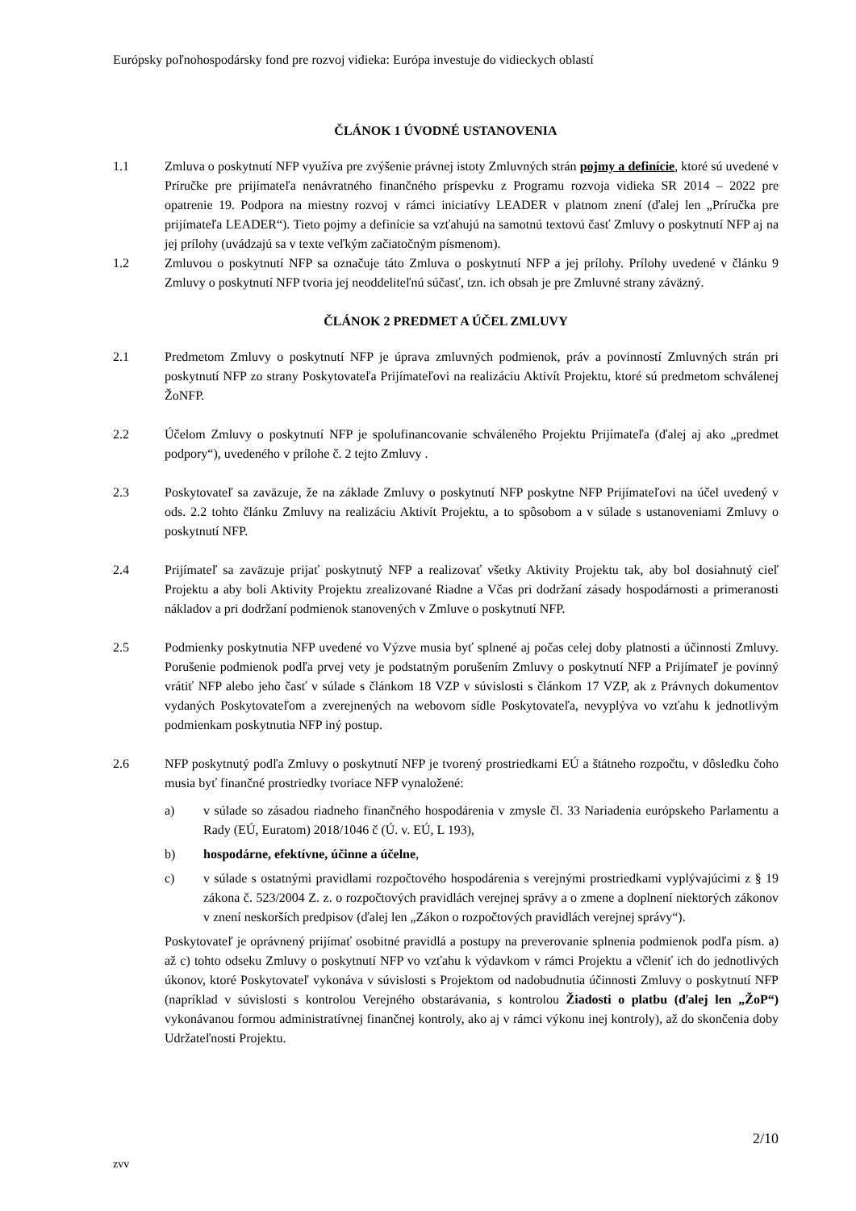Európsky poľnohospodársky fond pre rozvoj vidieka: Európa investuje do vidieckych oblastí
ČLÁNOK 1 ÚVODNÉ USTANOVENIA
1.1 Zmluva o poskytnutí NFP využíva pre zvýšenie právnej istoty Zmluvných strán pojmy a definície, ktoré sú uvedené v Príručke pre prijímateľa nenávratného finančného príspevku z Programu rozvoja vidieka SR 2014 – 2022 pre opatrenie 19. Podpora na miestny rozvoj v rámci iniciatívy LEADER v platnom znení (ďalej len „Príručka pre prijímateľa LEADER“). Tieto pojmy a definície sa vzťahujú na samotnú textovú časť Zmluvy o poskytnutí NFP aj na jej prílohy (uvádzajú sa v texte veľkým začiatočným písmenom).
1.2 Zmluvou o poskytnutí NFP sa označuje táto Zmluva o poskytnutí NFP a jej prílohy. Prílohy uvedené v článku 9 Zmluvy o poskytnutí NFP tvoria jej neoddeliteľnú súčasť, tzn. ich obsah je pre Zmluvné strany záväzný.
ČLÁNOK 2 PREDMET A ÚČEL ZMLUVY
2.1 Predmetom Zmluvy o poskytnutí NFP je úprava zmluvných podmienok, práv a povinností Zmluvných strán pri poskytnutí NFP zo strany Poskytovateľa Prijímateľovi na realizáciu Aktivít Projektu, ktoré sú predmetom schválenej ŽoNFP.
2.2 Účelom Zmluvy o poskytnutí NFP je spolufinancovanie schváleného Projektu Prijímateľa (ďalej aj ako „predmet podpory“), uvedeného v prílohe č. 2 tejto Zmluvy .
2.3 Poskytovateľ sa zaväzuje, že na základe Zmluvy o poskytnutí NFP poskytne NFP Prijímateľovi na účel uvedený v ods. 2.2 tohto článku Zmluvy na realizáciu Aktivít Projektu, a to spôsobom a v súlade s ustanoveniami Zmluvy o poskytnutí NFP.
2.4 Prijímateľ sa zaväzuje prijať poskytnutý NFP a realizovať všetky Aktivity Projektu tak, aby bol dosiahnutý cieľ Projektu a aby boli Aktivity Projektu zrealizované Riadne a Včas pri dodržaní zásady hospodárnosti a primeranosti nákladov a pri dodržaní podmienok stanovených v Zmluve o poskytnutí NFP.
2.5 Podmienky poskytnutia NFP uvedené vo Výzve musia byť splnené aj počas celej doby platnosti a účinnosti Zmluvy. Porušenie podmienok podľa prvej vety je podstatným porušením Zmluvy o poskytnutí NFP a Prijímateľ je povinný vrátiť NFP alebo jeho časť v súlade s článkom 18 VZP v súvislosti s článkom 17 VZP, ak z Právnych dokumentov vydaných Poskytovateľom a zverejnených na webovom sídle Poskytovateľa, nevyplýva vo vzťahu k jednotlivým podmienkam poskytnutia NFP iný postup.
2.6 NFP poskytnutý podľa Zmluvy o poskytnutí NFP je tvorený prostriedkami EÚ a štátneho rozpočtu, v dôsledku čoho musia byť finančné prostriedky tvoriace NFP vynaložené:
a) v súlade so zásadou riadneho finančného hospodárenia v zmysle čl. 33 Nariadenia európskeho Parlamentu a Rady (EÚ, Euratom) 2018/1046 č (Ú. v. EÚ, L 193),
b) hospodárne, efektívne, účinne a účelne,
c) v súlade s ostatnými pravidlami rozpočtového hospodárenia s verejnými prostriedkami vyplývajúcimi z § 19 zákona č. 523/2004 Z. z. o rozpočtových pravidlách verejnej správy a o zmene a doplnení niektorých zákonov v znení neskorších predpisov (ďalej len „Zákon o rozpočtových pravidlách verejnej správy“).
Poskytovateľ je oprávnený prijímať osobitné pravidlá a postupy na preverovanie splnenia podmienok podľa písm. a) až c) tohto odseku Zmluvy o poskytnutí NFP vo vzťahu k výdavkom v rámci Projektu a včleniť ich do jednotlivých úkonov, ktoré Poskytovateľ vykonáva v súvislosti s Projektom od nadobudnutia účinnosti Zmluvy o poskytnutí NFP (napríklad v súvislosti s kontrolou Verejného obstarávania, s kontrolou Žiadosti o platbu (ďalej len „ŽoP“) vykonávanou formou administratívnej finančnej kontroly, ako aj v rámci výkonu inej kontroly), až do skončenia doby Udržateľnosti Projektu.
2/10
zvv